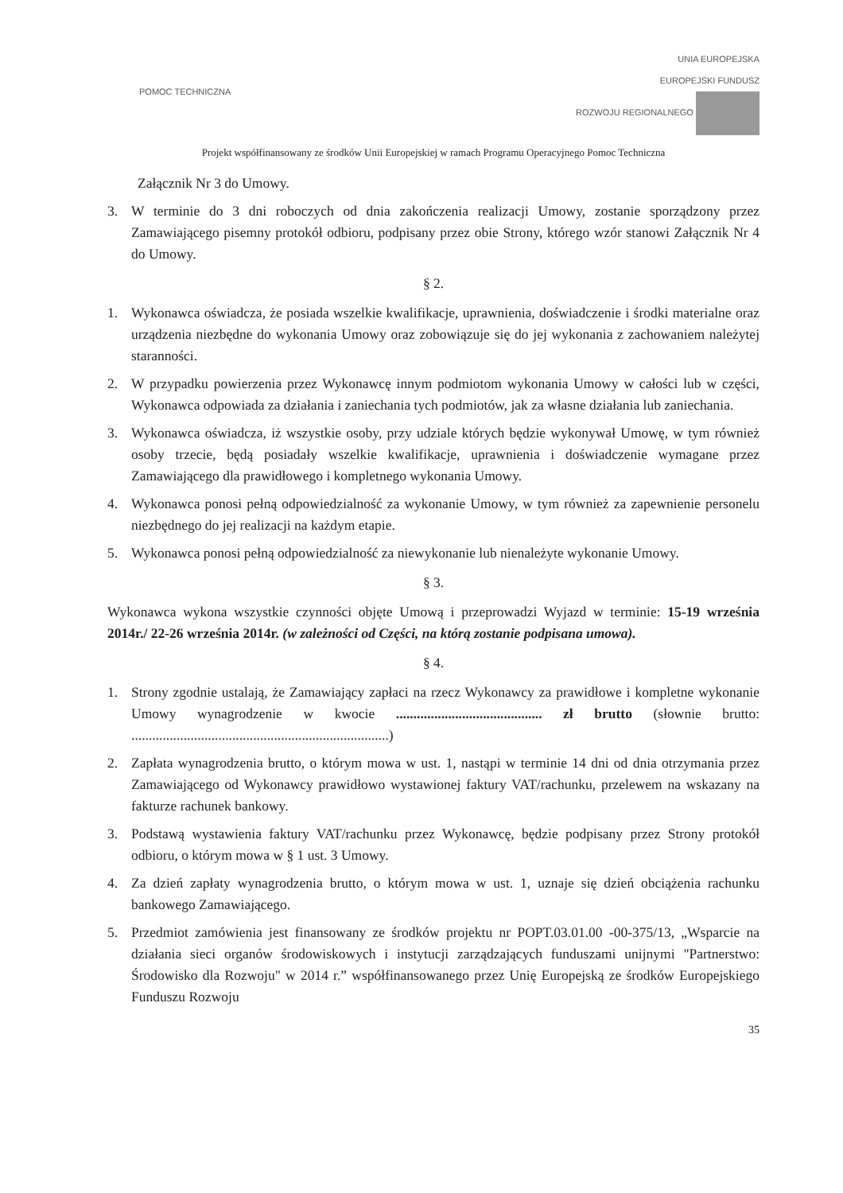POMOC TECHNICZNA
UNIA EUROPEJSKA
EUROPEJSKI FUNDUSZ
ROZWOJU REGIONALNEGO
Projekt współfinansowany ze środków Unii Europejskiej w ramach Programu Operacyjnego Pomoc Techniczna
Załącznik Nr 3 do Umowy.
3. W terminie do 3 dni roboczych od dnia zakończenia realizacji Umowy, zostanie sporządzony przez Zamawiającego pisemny protokół odbioru, podpisany przez obie Strony, którego wzór stanowi Załącznik Nr 4 do Umowy.
§ 2.
1. Wykonawca oświadcza, że posiada wszelkie kwalifikacje, uprawnienia, doświadczenie i środki materialne oraz urządzenia niezbędne do wykonania Umowy oraz zobowiązuje się do jej wykonania z zachowaniem należytej staranności.
2. W przypadku powierzenia przez Wykonawcę innym podmiotom wykonania Umowy w całości lub w części, Wykonawca odpowiada za działania i zaniechania tych podmiotów, jak za własne działania lub zaniechania.
3. Wykonawca oświadcza, iż wszystkie osoby, przy udziale których będzie wykonywał Umowę, w tym również osoby trzecie, będą posiadały wszelkie kwalifikacje, uprawnienia i doświadczenie wymagane przez Zamawiającego dla prawidłowego i kompletnego wykonania Umowy.
4. Wykonawca ponosi pełną odpowiedzialność za wykonanie Umowy, w tym również za zapewnienie personelu niezbędnego do jej realizacji na każdym etapie.
5. Wykonawca ponosi pełną odpowiedzialność za niewykonanie lub nienależyte wykonanie Umowy.
§ 3.
Wykonawca wykona wszystkie czynności objęte Umową i przeprowadzi Wyjazd w terminie: 15-19 września 2014r./ 22-26 września 2014r. (w zależności od Części, na którą zostanie podpisana umowa).
§ 4.
1. Strony zgodnie ustalają, że Zamawiający zapłaci na rzecz Wykonawcy za prawidłowe i kompletne wykonanie Umowy wynagrodzenie w kwocie .......................................... zł brutto (słownie brutto: ..........................................................................)
2. Zapłata wynagrodzenia brutto, o którym mowa w ust. 1, nastąpi w terminie 14 dni od dnia otrzymania przez Zamawiającego od Wykonawcy prawidłowo wystawionej faktury VAT/rachunku, przelewem na wskazany na fakturze rachunek bankowy.
3. Podstawą wystawienia faktury VAT/rachunku przez Wykonawcę, będzie podpisany przez Strony protokół odbioru, o którym mowa w § 1 ust. 3 Umowy.
4. Za dzień zapłaty wynagrodzenia brutto, o którym mowa w ust. 1, uznaje się dzień obciążenia rachunku bankowego Zamawiającego.
5. Przedmiot zamówienia jest finansowany ze środków projektu nr POPT.03.01.00 -00-375/13, „Wsparcie na działania sieci organów środowiskowych i instytucji zarządzających funduszami unijnymi "Partnerstwo: Środowisko dla Rozwoju" w 2014 r.” współfinansowanego przez Unię Europejską ze środków Europejskiego Funduszu Rozwoju
35